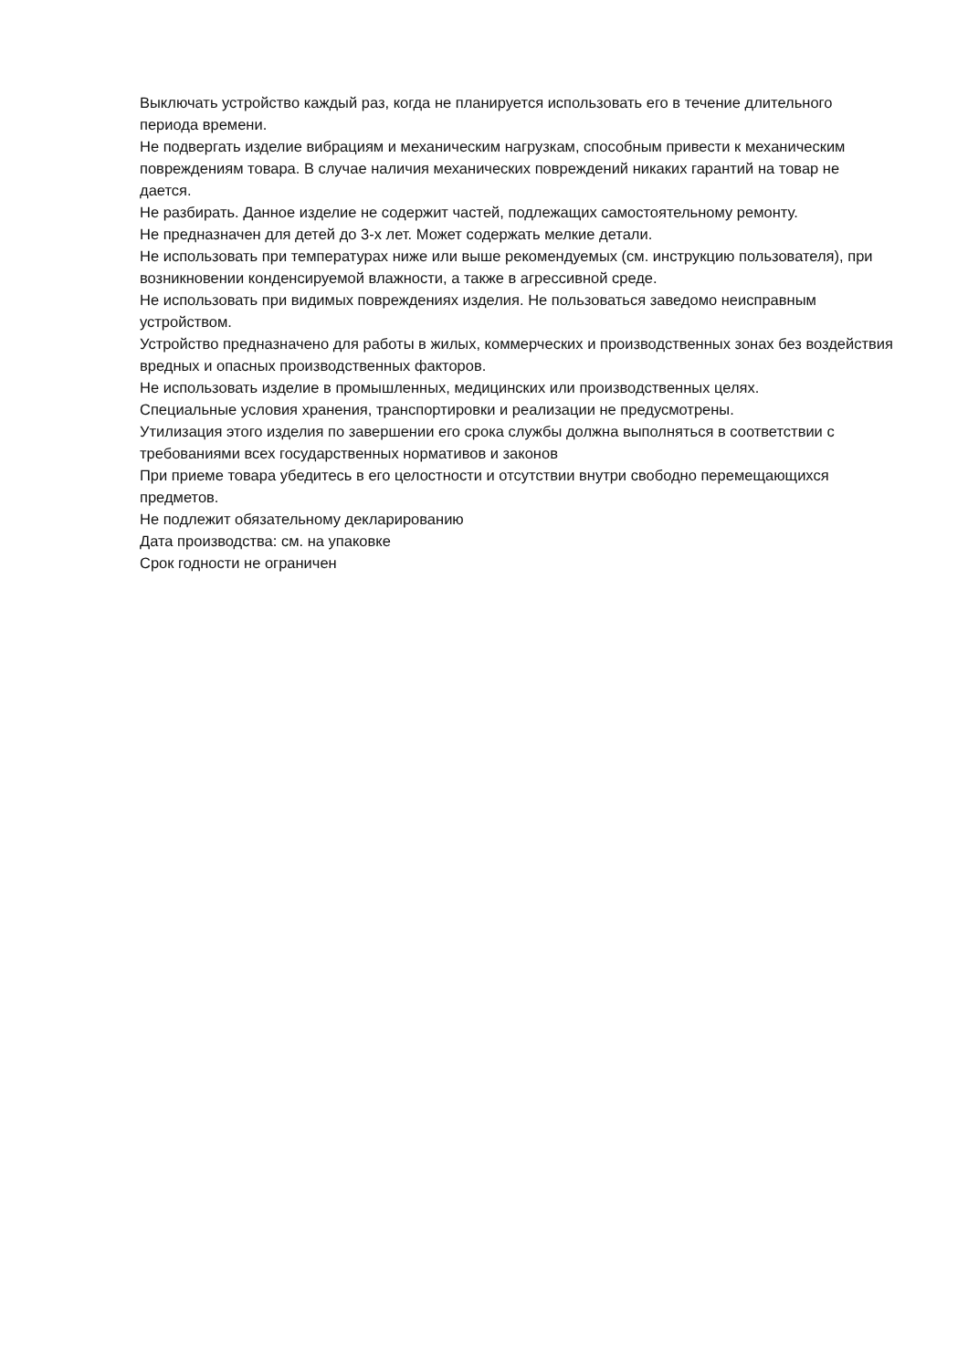Выключать устройство каждый раз, когда не планируется использовать его в течение длительного периода времени.
Не подвергать изделие вибрациям и механическим нагрузкам, способным привести к механическим повреждениям товара. В случае наличия механических повреждений никаких гарантий на товар не дается.
Не разбирать. Данное изделие не содержит частей, подлежащих самостоятельному ремонту.
Не предназначен для детей до 3-х лет. Может содержать мелкие детали.
Не использовать при температурах ниже или выше рекомендуемых (см. инструкцию пользователя), при возникновении конденсируемой влажности, а также в агрессивной среде.
Не использовать при видимых повреждениях изделия. Не пользоваться заведомо неисправным устройством.
Устройство предназначено для работы в жилых, коммерческих и производственных зонах без воздействия вредных и опасных производственных факторов.
Не использовать изделие в промышленных, медицинских или производственных целях.
Специальные условия хранения, транспортировки и реализации не предусмотрены.
Утилизация этого изделия по завершении его срока службы должна выполняться в соответствии с требованиями всех государственных нормативов и законов
При приеме товара убедитесь в его целостности и отсутствии внутри свободно перемещающихся предметов.
Не подлежит обязательному декларированию
Дата производства: см. на упаковке
Срок годности не ограничен